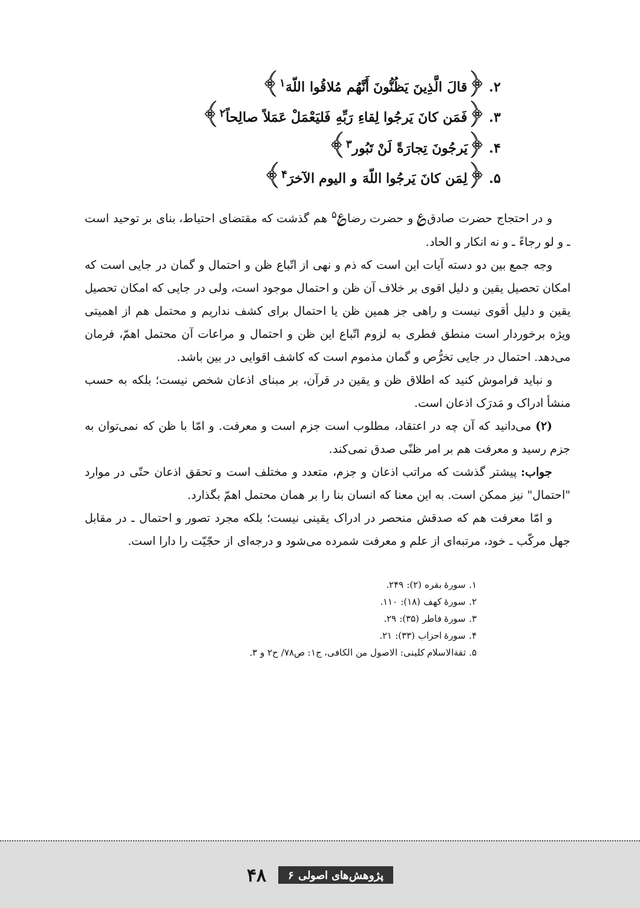۲. ﴿قالَ الَّذِينَ يَظُنُّونَ أَنَّهُم مُلاقُوا اللّهَ<sup>۱</sup>﴾
۳. ﴿فَمَن كانَ يَرجُوا لِقاءِ رَبِّهِ فَليَعْمَلْ عَمَلاً صالِحاً<sup>۲</sup>﴾
۴. ﴿يَرجُونَ تِجارَةً لَنْ تَبُور<sup>۳</sup>﴾
۵. ﴿لِمَن كانَ يَرجُوا اللّهَ و اليوم الآخرَ<sup>۴</sup>﴾
و در احتجاج حضرت صادق‌؏ و حضرت رضا؏<sup>۵</sup> هم گذشت که مقتضای احتیاط، بنای بر توحید است ـ و لو رجاءً ـ و نه انکار و الحاد.
وجه جمع بین دو دسته آیات این است که ذم و نهی از اتّباع ظن و احتمال و گمان در جایی است که امکان تحصیل یقین و دلیل اقوی بر خلاف آن ظن و احتمال موجود است، ولی در جایی که امکان تحصیل یقین و دلیل أقوی نیست و راهی جز همین ظن یا احتمال برای کشف نداریم و محتمل هم از اهمیتی ویژه برخوردار است منطق فطری به لزوم اتّباع این ظن و احتمال و مراعات آن محتمل اهمّ، فرمان می‌دهد. احتمال در جایی تخرُّص و گمان مذموم است که کاشف اقوایی در بین باشد.
و نباید فراموش کنید که اطلاق ظن و یقین در قرآن، بر مبنای اذعان شخص نیست؛ بلکه به حسب منشأ ادراک و مَدرَک اذعان است.
(۲) می‌دانید که آن چه در اعتقاد، مطلوب است جزم است و معرفت. و امّا با ظن که نمی‌توان به جزم رسید و معرفت هم بر امر ظنّی صدق نمی‌کند.
جواب: پیشتر گذشت که مراتب اذعان و جزم، متعدد و مختلف است و تحقق اذعان حتّی در موارد "احتمال" نیز ممکن است. به این معنا که انسان بنا را بر همان محتمل اهمّ بگذارد.
و امّا معرفت هم که صدقش منحصر در ادراک یقینی نیست؛ بلکه مجرد تصور و احتمال ـ در مقابل جهل مرکّب ـ خود، مرتبه‌ای از علم و معرفت شمرده می‌شود و درجه‌ای از حجّیّت را دارا است.
۱. سورهٔ بقره (۲): ۲۴۹.
۲. سورهٔ کهف (۱۸): ۱۱۰.
۳. سورهٔ فاطر (۳۵): ۲۹.
۴. سورهٔ احزاب (۳۳): ۲۱.
۵. ثقةالاسلام کلینی: الاصول من الکافی، ج۱: ص۷۸/ ح۲ و ۳.
پژوهش‌های اصولی ۶ ۴۸